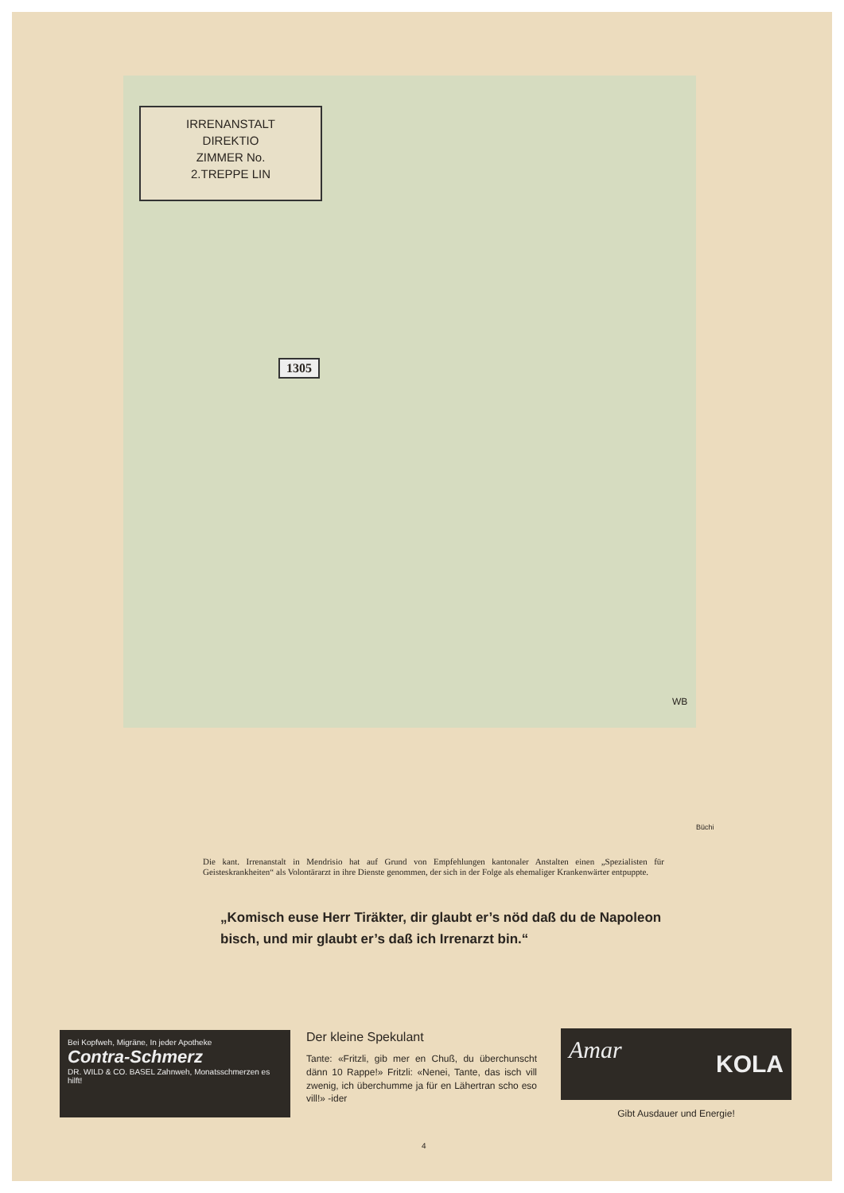IRRENANSTALT
DIREKTIO
ZIMMER No.
2.TREPPE LIN
1305
WB
Büchi
Die kant. Irrenanstalt in Mendrisio hat auf Grund von Empfehlungen kantonaler Anstalten einen „Spezialisten für Geisteskrankheiten“ als Volontärarzt in ihre Dienste genommen, der sich in der Folge als ehemaliger Krankenwärter entpuppte.
„Komisch euse Herr Tiräkter, dir glaubt er’s nöd daß du de Napoleon bisch, und mir glaubt er’s daß ich Irrenarzt bin.“
Bei Kopfweh, Migräne, In jeder Apotheke
Contra-Schmerz
DR. WILD & CO. BASEL Zahnweh, Monatsschmerzen es hilft!
Der kleine Spekulant
Tante: «Fritzli, gib mer en Chuß, du überchunscht dänn 10 Rappe!» Fritzli: «Nenei, Tante, das isch vill zwenig, ich überchumme ja für en Lähertran scho eso vill!» -ider
Amar KOLA
Gibt Ausdauer und Energie!
4